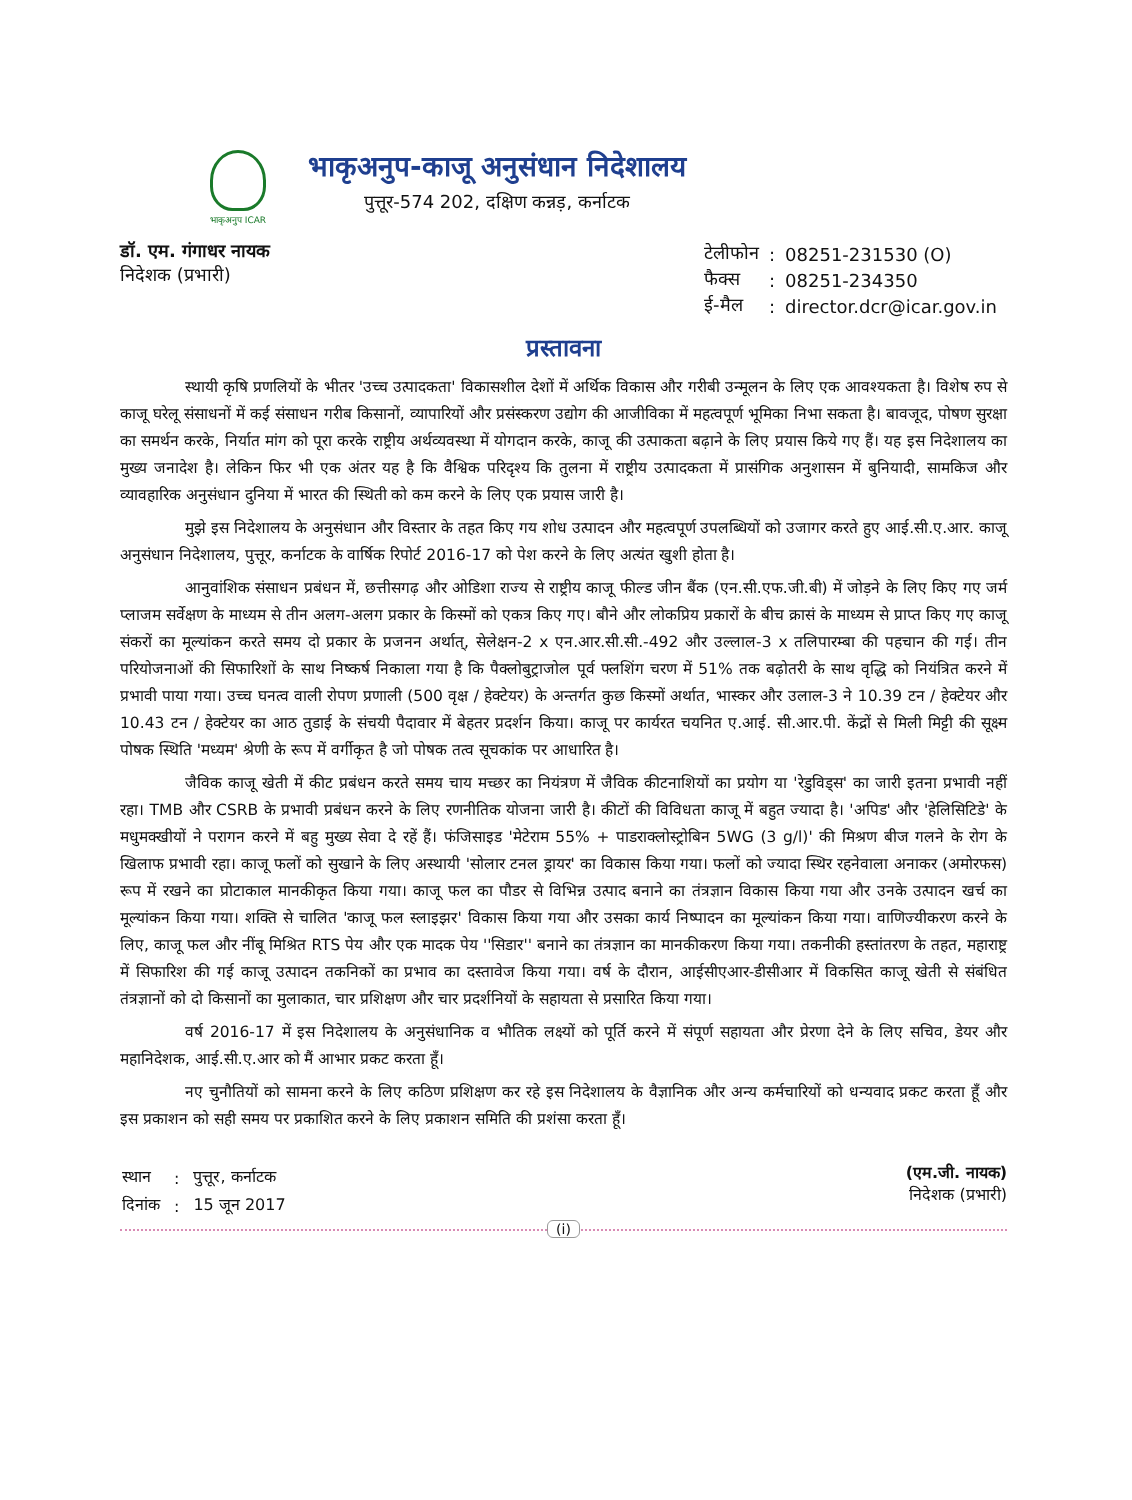भाकृअनुप ICAR
भाकृअनुप-काजू अनुसंधान निदेशालय
पुत्तूर-574 202, दक्षिण कन्नड़, कर्नाटक
डॉ. एम. गंगाधर नायक
निदेशक (प्रभारी)
| टेलीफोन | : | 08251-231530 (O) |
| फैक्स | : | 08251-234350 |
| ई-मैल | : | director.dcr@icar.gov.in |
प्रस्तावना
स्थायी कृषि प्रणलियों के भीतर 'उच्च उत्पादकता' विकासशील देशों में अर्थिक विकास और गरीबी उन्मूलन के लिए एक आवश्यकता है। विशेष रुप से काजू घरेलू संसाधनों में कई संसाधन गरीब किसानों, व्यापारियों और प्रसंस्करण उद्योग की आजीविका में महत्वपूर्ण भूमिका निभा सकता है। बावजूद, पोषण सुरक्षा का समर्थन करके, निर्यात मांग को पूरा करके राष्ट्रीय अर्थव्यवस्था में योगदान करके, काजू की उत्पाकता बढ़ाने के लिए प्रयास किये गए हैं। यह इस निदेशालय का मुख्य जनादेश है। लेकिन फिर भी एक अंतर यह है कि वैश्विक परिदृश्य कि तुलना में राष्ट्रीय उत्पादकता में प्रासंगिक अनुशासन में बुनियादी, सामकिज और व्यावहारिक अनुसंधान दुनिया में भारत की स्थिती को कम करने के लिए एक प्रयास जारी है।
मुझे इस निदेशालय के अनुसंधान और विस्तार के तहत किए गय शोध उत्पादन और महत्वपूर्ण उपलब्धियों को उजागर करते हुए आई.सी.ए.आर. काजू अनुसंधान निदेशालय, पुत्तूर, कर्नाटक के वार्षिक रिपोर्ट 2016-17 को पेश करने के लिए अत्यंत खुशी होता है।
आनुवांशिक संसाधन प्रबंधन में, छत्तीसगढ़ और ओडिशा राज्य से राष्ट्रीय काजू फील्ड जीन बैंक (एन.सी.एफ.जी.बी) में जोड़ने के लिए किए गए जर्म प्लाजम सर्वेक्षण के माध्यम से तीन अलग-अलग प्रकार के किस्मों को एकत्र किए गए। बौने और लोकप्रिय प्रकारों के बीच क्रासं के माध्यम से प्राप्त किए गए काजू संकरों का मूल्यांकन करते समय दो प्रकार के प्रजनन अर्थात्, सेलेक्षन-2 x एन.आर.सी.सी.-492 और उल्लाल-3 x तलिपारम्बा की पहचान की गई। तीन परियोजनाओं की सिफारिशों के साथ निष्कर्ष निकाला गया है कि पैक्लोबुट्राजोल पूर्व फ्लशिंग चरण में 51% तक बढ़ोतरी के साथ वृद्धि को नियंत्रित करने में प्रभावी पाया गया। उच्च घनत्व वाली रोपण प्रणाली (500 वृक्ष / हेक्टेयर) के अन्तर्गत कुछ किस्मों अर्थात, भास्कर और उलाल-3 ने 10.39 टन / हेक्टेयर और 10.43 टन / हेक्टेयर का आठ तुडाई के संचयी पैदावार में बेहतर प्रदर्शन किया। काजू पर कार्यरत चयनित ए.आई. सी.आर.पी. केंद्रों से मिली मिट्टी की सूक्ष्म पोषक स्थिति 'मध्यम' श्रेणी के रूप में वर्गीकृत है जो पोषक तत्व सूचकांक पर आधारित है।
जैविक काजू खेती में कीट प्रबंधन करते समय चाय मच्छर का नियंत्रण में जैविक कीटनाशियों का प्रयोग या 'रेडुविड्स' का जारी इतना प्रभावी नहीं रहा। TMB और CSRB के प्रभावी प्रबंधन करने के लिए रणनीतिक योजना जारी है। कीटों की विविधता काजू में बहुत ज्यादा है। 'अपिड' और 'हेलिसिटिडे' के मधुमक्खीयों ने परागन करने में बहु मुख्य सेवा दे रहें हैं। फंजिसाइड 'मेटेराम 55% + पाडराक्लोस्ट्रोबिन 5WG (3 g/l)' की मिश्रण बीज गलने के रोग के खिलाफ प्रभावी रहा। काजू फलों को सुखाने के लिए अस्थायी 'सोलार टनल ड्रायर' का विकास किया गया। फलों को ज्यादा स्थिर रहनेवाला अनाकर (अमोरफस) रूप में रखने का प्रोटाकाल मानकीकृत किया गया। काजू फल का पौडर से विभिन्न उत्पाद बनाने का तंत्रज्ञान विकास किया गया और उनके उत्पादन खर्च का मूल्यांकन किया गया। शक्ति से चालित 'काजू फल स्लाइझर' विकास किया गया और उसका कार्य निष्पादन का मूल्यांकन किया गया। वाणिज्यीकरण करने के लिए, काजू फल और नींबू मिश्रित RTS पेय और एक मादक पेय ''सिडार'' बनाने का तंत्रज्ञान का मानकीकरण किया गया। तकनीकी हस्तांतरण के तहत, महाराष्ट्र में सिफारिश की गई काजू उत्पादन तकनिकों का प्रभाव का दस्तावेज किया गया। वर्ष के दौरान, आईसीएआर-डीसीआर में विकसित काजू खेती से संबंधित तंत्रज्ञानों को दो किसानों का मुलाकात, चार प्रशिक्षण और चार प्रदर्शनियों के सहायता से प्रसारित किया गया।
वर्ष 2016-17 में इस निदेशालय के अनुसंधानिक व भौतिक लक्ष्यों को पूर्ति करने में संपूर्ण सहायता और प्रेरणा देने के लिए सचिव, डेयर और महानिदेशक, आई.सी.ए.आर को मैं आभार प्रकट करता हूँ।
नए चुनौतियों को सामना करने के लिए कठिण प्रशिक्षण कर रहे इस निदेशालय के वैज्ञानिक और अन्य कर्मचारियों को धन्यवाद प्रकट करता हूँ और इस प्रकाशन को सही समय पर प्रकाशित करने के लिए प्रकाशन समिति की प्रशंसा करता हूँ।
| स्थान | : | पुत्तूर, कर्नाटक |
| दिनांक | : | 15 जून 2017 |
(एम.जी. नायक)
निदेशक (प्रभारी)
(i)